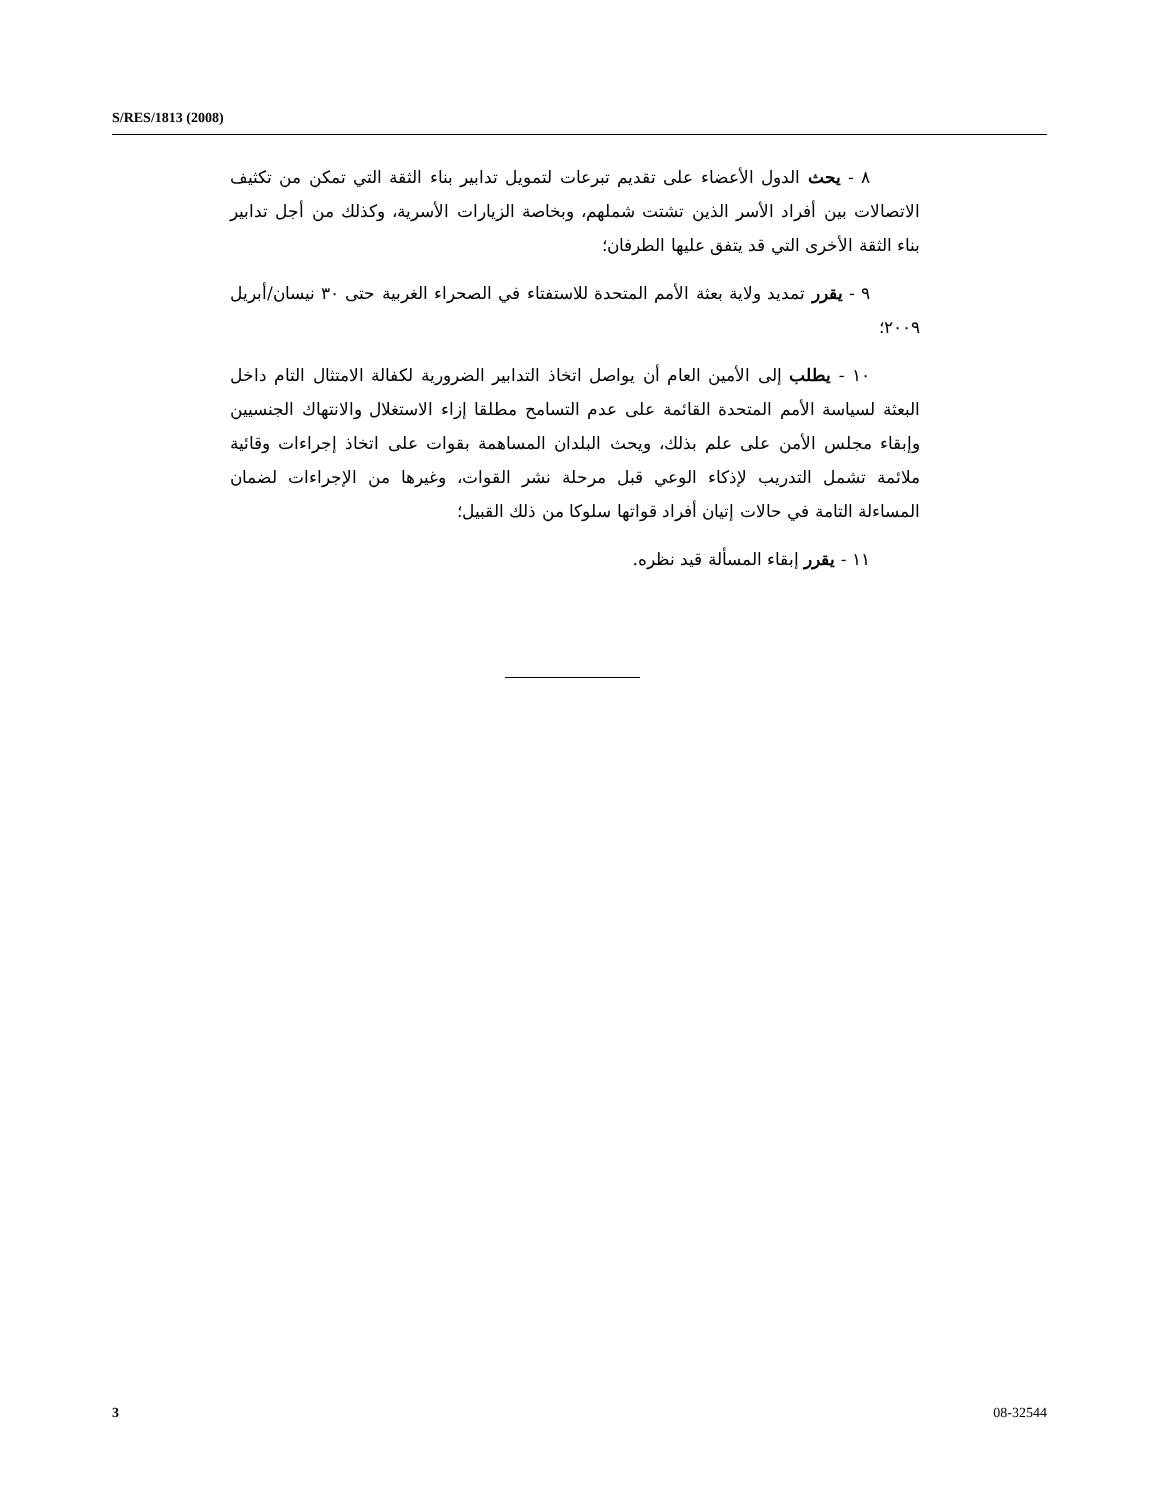S/RES/1813 (2008)
٨ - يحث الدول الأعضاء على تقديم تبرعات لتمويل تدابير بناء الثقة التي تمكن من تكثيف الاتصالات بين أفراد الأسر الذين تشتت شملهم، وبخاصة الزيارات الأسرية، وكذلك من أجل تدابير بناء الثقة الأخرى التي قد يتفق عليها الطرفان؛
٩ - يقرر تمديد ولاية بعثة الأمم المتحدة للاستفتاء في الصحراء الغربية حتى ٣٠ نيسان/أبريل ٢٠٠٩؛
١٠ - يطلب إلى الأمين العام أن يواصل اتخاذ التدابير الضرورية لكفالة الامتثال التام داخل البعثة لسياسة الأمم المتحدة القائمة على عدم التسامح مطلقا إزاء الاستغلال والانتهاك الجنسيين وإبقاء مجلس الأمن على علم بذلك، ويحث البلدان المساهمة بقوات على اتخاذ إجراءات وقائية ملائمة تشمل التدريب لإذكاء الوعي قبل مرحلة نشر القوات، وغيرها من الإجراءات لضمان المساءلة التامة في حالات إتيان أفراد قواتها سلوكا من ذلك القبيل؛
١١ - يقرر إبقاء المسألة قيد نظره.
3 08-32544